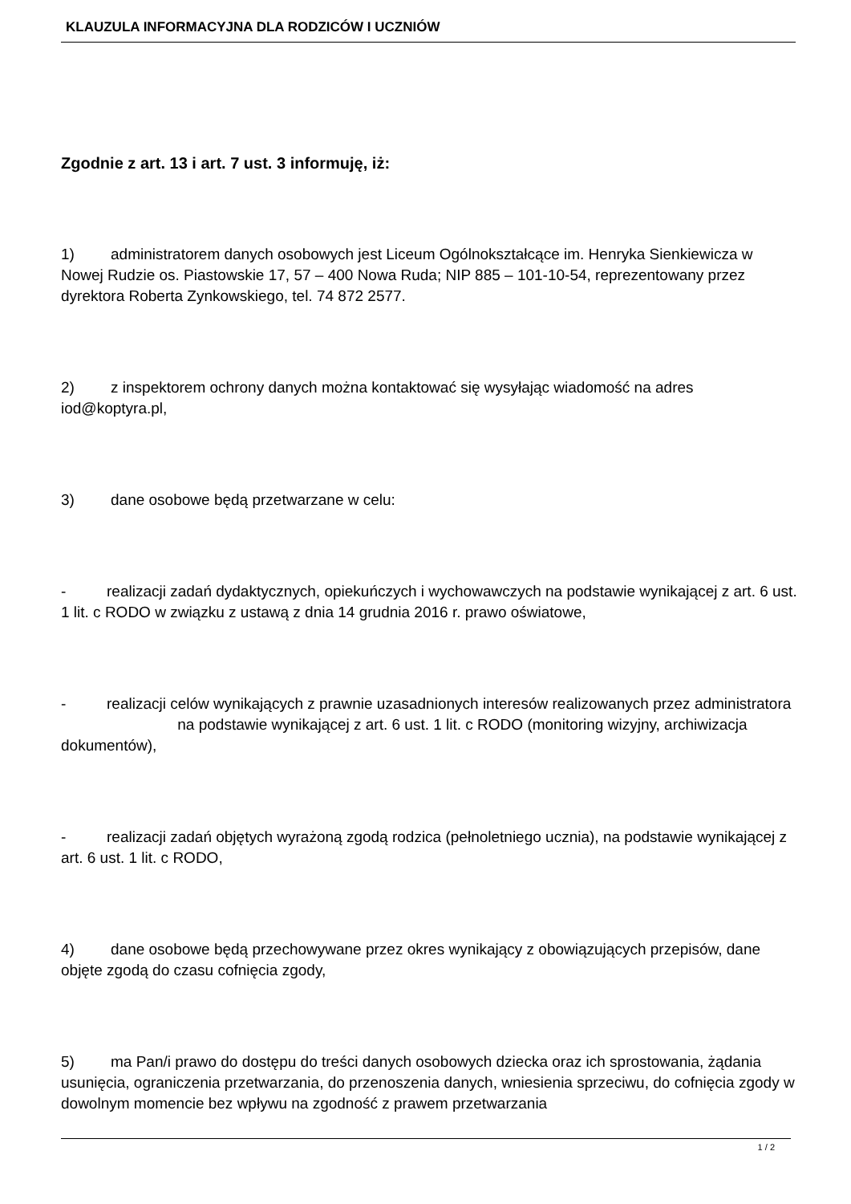KLAUZULA INFORMACYJNA DLA RODZICÓW I UCZNIÓW
Zgodnie z art. 13 i art. 7 ust. 3 informuję, iż:
1) administratorem danych osobowych jest Liceum Ogólnokształcące im. Henryka Sienkiewicza w Nowej Rudzie os. Piastowskie 17, 57 – 400 Nowa Ruda; NIP 885 – 101-10-54, reprezentowany przez dyrektora Roberta Zynkowskiego, tel. 74 872 2577.
2) z inspektorem ochrony danych można kontaktować się wysyłając wiadomość na adres iod@koptyra.pl,
3) dane osobowe będą przetwarzane w celu:
- realizacji zadań dydaktycznych, opiekuńczych i wychowawczych na podstawie wynikającej z art. 6 ust. 1 lit. c RODO w związku z ustawą z dnia 14 grudnia 2016 r. prawo oświatowe,
- realizacji celów wynikających z prawnie uzasadnionych interesów realizowanych przez administratora na podstawie wynikającej z art. 6 ust. 1 lit. c RODO (monitoring wizyjny, archiwizacja dokumentów),
- realizacji zadań objętych wyrażoną zgodą rodzica (pełnoletniego ucznia), na podstawie wynikającej z art. 6 ust. 1 lit. c RODO,
4) dane osobowe będą przechowywane przez okres wynikający z obowiązujących przepisów, dane objęte zgodą do czasu cofnięcia zgody,
5) ma Pan/i prawo do dostępu do treści danych osobowych dziecka oraz ich sprostowania, żądania usunięcia, ograniczenia przetwarzania, do przenoszenia danych, wniesienia sprzeciwu, do cofnięcia zgody w dowolnym momencie bez wpływu na zgodność z prawem przetwarzania
1 / 2